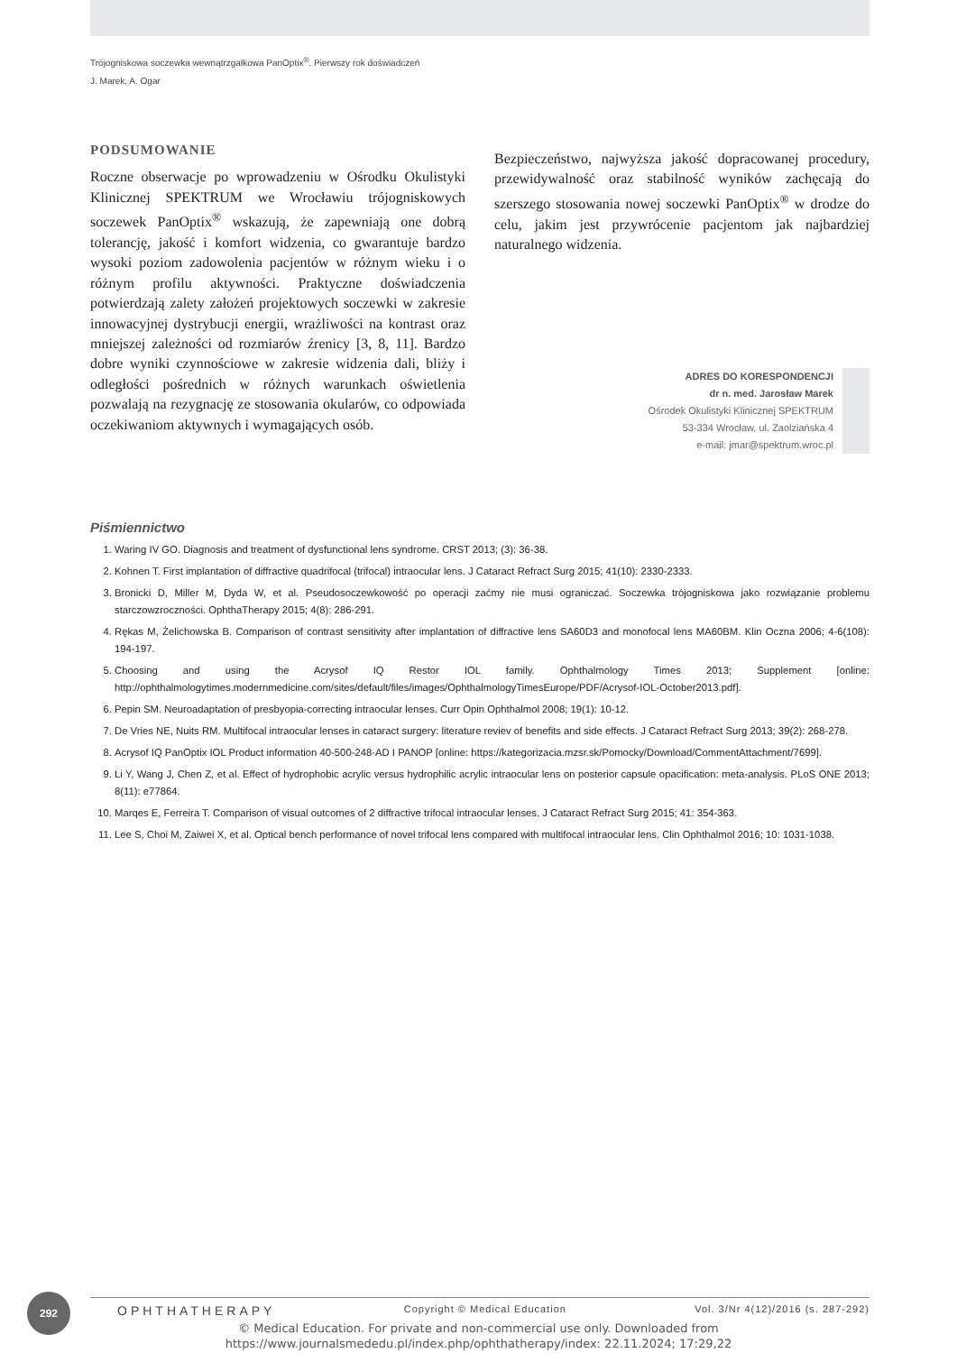Trójogniskowa soczewka wewnątrzgałkowa PanOptix<sup>®</sup>. Pierwszy rok doświadczeń
J. Marek, A. Ogar
PODSUMOWANIE
Roczne obserwacje po wprowadzeniu w Ośrodku Okulistyki Klinicznej SPEKTRUM we Wrocławiu trójogniskowych soczewek PanOptix<sup>®</sup> wskazują, że zapewniają one dobrą tolerancję, jakość i komfort widzenia, co gwarantuje bardzo wysoki poziom zadowolenia pacjentów w różnym wieku i o różnym profilu aktywności. Praktyczne doświadczenia potwierdzają zalety założeń projektowych soczewki w zakresie innowacyjnej dystrybucji energii, wrażliwości na kontrast oraz mniejszej zależności od rozmiarów źrenicy [3, 8, 11]. Bardzo dobre wyniki czynnościowe w zakresie widzenia dali, bliży i odległości pośrednich w różnych warunkach oświetlenia pozwalają na rezygnację ze stosowania okularów, co odpowiada oczekiwaniom aktywnych i wymagających osób.
Bezpieczeństwo, najwyższa jakość dopracowanej procedury, przewidywalność oraz stabilność wyników zachęcają do szerszego stosowania nowej soczewki PanOptix<sup>®</sup> w drodze do celu, jakim jest przywrócenie pacjentom jak najbardziej naturalnego widzenia.
ADRES DO KORESPONDENCJI
dr n. med. Jarosław Marek
Ośrodek Okulistyki Klinicznej SPEKTRUM
53-334 Wrocław, ul. Zaolziańska 4
e-mail: jmar@spektrum.wroc.pl
Piśmiennictwo
1. Waring IV GO. Diagnosis and treatment of dysfunctional lens syndrome. CRST 2013; (3): 36-38.
2. Kohnen T. First implantation of diffractive quadrifocal (trifocal) intraocular lens. J Cataract Refract Surg 2015; 41(10): 2330-2333.
3. Bronicki D, Miller M, Dyda W, et al. Pseudosoczewkowość po operacji zaćmy nie musi ograniczać. Soczewka trójogniskowa jako rozwiązanie problemu starczowzroczności. OphthaTherapy 2015; 4(8): 286-291.
4. Rękas M, Żelichowska B. Comparison of contrast sensitivity after implantation of diffractive lens SA60D3 and monofocal lens MA60BM. Klin Oczna 2006; 4-6(108): 194-197.
5. Choosing and using the Acrysof IQ Restor IOL family. Ophthalmology Times 2013; Supplement [online: http://ophthalmologytimes.modernmedicine.com/sites/default/files/images/OphthalmologyTimesEurope/PDF/Acrysof-IOL-October2013.pdf].
6. Pepin SM. Neuroadaptation of presbyopia-correcting intraocular lenses. Curr Opin Ophthalmol 2008; 19(1): 10-12.
7. De Vries NE, Nuits RM. Multifocal intraocular lenses in cataract surgery: literature reviev of benefits and side effects. J Cataract Refract Surg 2013; 39(2): 268-278.
8. Acrysof IQ PanOptix IOL Product information 40-500-248-AD I PANOP [online: https://kategorizacia.mzsr.sk/Pomocky/Download/CommentAttachment/7699].
9. Li Y, Wang J, Chen Z, et al. Effect of hydrophobic acrylic versus hydrophilic acrylic intraocular lens on posterior capsule opacification: meta-analysis. PLoS ONE 2013; 8(11): e77864.
10. Marqes E, Ferreira T. Comparison of visual outcomes of 2 diffractive trifocal intraocular lenses. J Cataract Refract Surg 2015; 41: 354-363.
11. Lee S, Choi M, Zaiwei X, et al. Optical bench performance of novel trifocal lens compared with multifocal intraocular lens. Clin Ophthalmol 2016; 10: 1031-1038.
292 OPHTHATHERAPY Copyright © Medical Education Vol. 3/Nr 4(12)/2016 (s. 287-292)
© Medical Education. For private and non-commercial use only. Downloaded from
https://www.journalsmededu.pl/index.php/ophthatherapy/index: 22.11.2024; 17:29,22